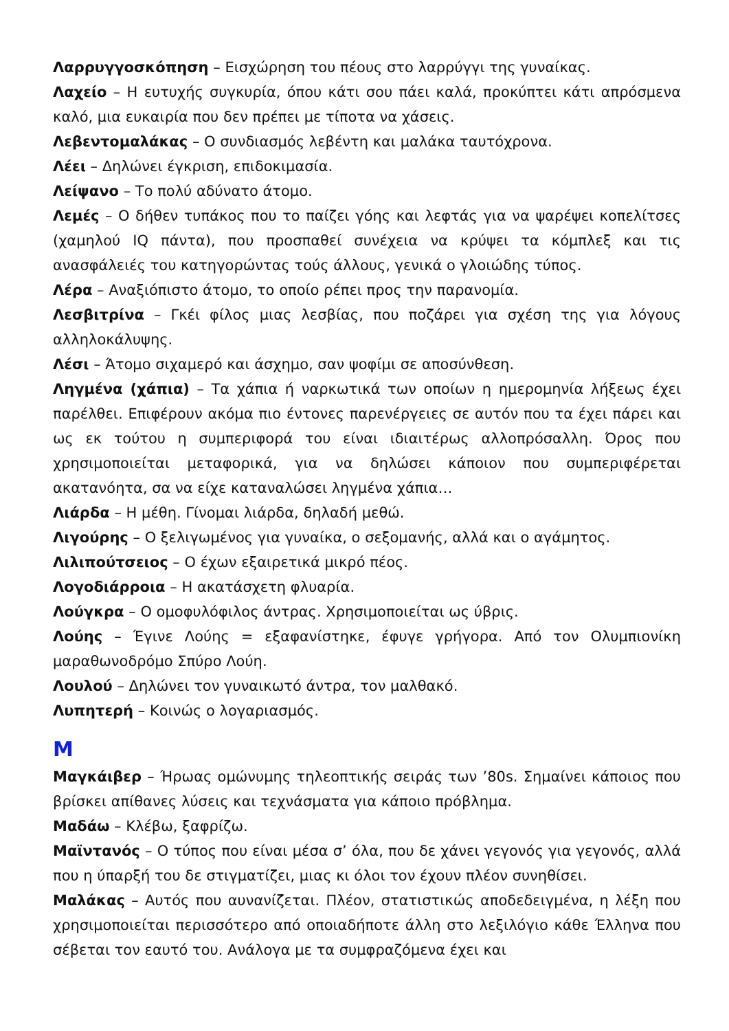Λαρρυγγοσκόπηση – Εισχώρηση του πέους στο λαρρύγγι της γυναίκας.
Λαχείο – Η ευτυχής συγκυρία, όπου κάτι σου πάει καλά, προκύπτει κάτι απρόσμενα καλό, μια ευκαιρία που δεν πρέπει με τίποτα να χάσεις.
Λεβεντομαλάκας – Ο συνδιασμός λεβέντη και μαλάκα ταυτόχρονα.
Λέει – Δηλώνει έγκριση, επιδοκιμασία.
Λείψανο – Το πολύ αδύνατο άτομο.
Λεμές – Ο δήθεν τυπάκος που το παίζει γόης και λεφτάς για να ψαρέψει κοπελίτσες (χαμηλού IQ πάντα), που προσπαθεί συνέχεια να κρύψει τα κόμπλεξ και τις ανασφάλειές του κατηγορώντας τούς άλλους, γενικά ο γλοιώδης τύπος.
Λέρα – Αναξιόπιστο άτομο, το οποίο ρέπει προς την παρανομία.
Λεσβιτρίνα – Γκέι φίλος μιας λεσβίας, που ποζάρει για σχέση της για λόγους αλληλοκάλυψης.
Λέσι – Άτομο σιχαμερό και άσχημο, σαν ψοφίμι σε αποσύνθεση.
Ληγμένα (χάπια) – Τα χάπια ή ναρκωτικά των οποίων η ημερομηνία λήξεως έχει παρέλθει. Επιφέρουν ακόμα πιο έντονες παρενέργειες σε αυτόν που τα έχει πάρει και ως εκ τούτου η συμπεριφορά του είναι ιδιαιτέρως αλλοπρόσαλλη. Όρος που χρησιμοποιείται μεταφορικά, για να δηλώσει κάποιον που συμπεριφέρεται ακατανόητα, σα να είχε καταναλώσει ληγμένα χάπια…
Λιάρδα – Η μέθη. Γίνομαι λιάρδα, δηλαδή μεθώ.
Λιγούρης – Ο ξελιγωμένος για γυναίκα, ο σεξομανής, αλλά και ο αγάμητος.
Λιλιπούτσειος – Ο έχων εξαιρετικά μικρό πέος.
Λογοδιάρροια – Η ακατάσχετη φλυαρία.
Λούγκρα – Ο ομοφυλόφιλος άντρας. Χρησιμοποιείται ως ύβρις.
Λούης – Έγινε Λούης = εξαφανίστηκε, έφυγε γρήγορα. Από τον Ολυμπιονίκη μαραθωνοδρόμο Σπύρο Λούη.
Λουλού – Δηλώνει τον γυναικωτό άντρα, τον μαλθακό.
Λυπητερή – Κοινώς ο λογαριασμός.
Μ
Μαγκάιβερ – Ήρωας ομώνυμης τηλεοπτικής σειράς των ’80s. Σημαίνει κάποιος που βρίσκει απίθανες λύσεις και τεχνάσματα για κάποιο πρόβλημα.
Μαδάω – Κλέβω, ξαφρίζω.
Μαϊντανός – Ο τύπος που είναι μέσα σ’ όλα, που δε χάνει γεγονός για γεγονός, αλλά που η ύπαρξή του δε στιγματίζει, μιας κι όλοι τον έχουν πλέον συνηθίσει.
Μαλάκας – Αυτός που αυνανίζεται. Πλέον, στατιστικώς αποδεδειγμένα, η λέξη που χρησιμοποιείται περισσότερο από οποιαδήποτε άλλη στο λεξιλόγιο κάθε Έλληνα που σέβεται τον εαυτό του. Ανάλογα με τα συμφραζόμενα έχει και